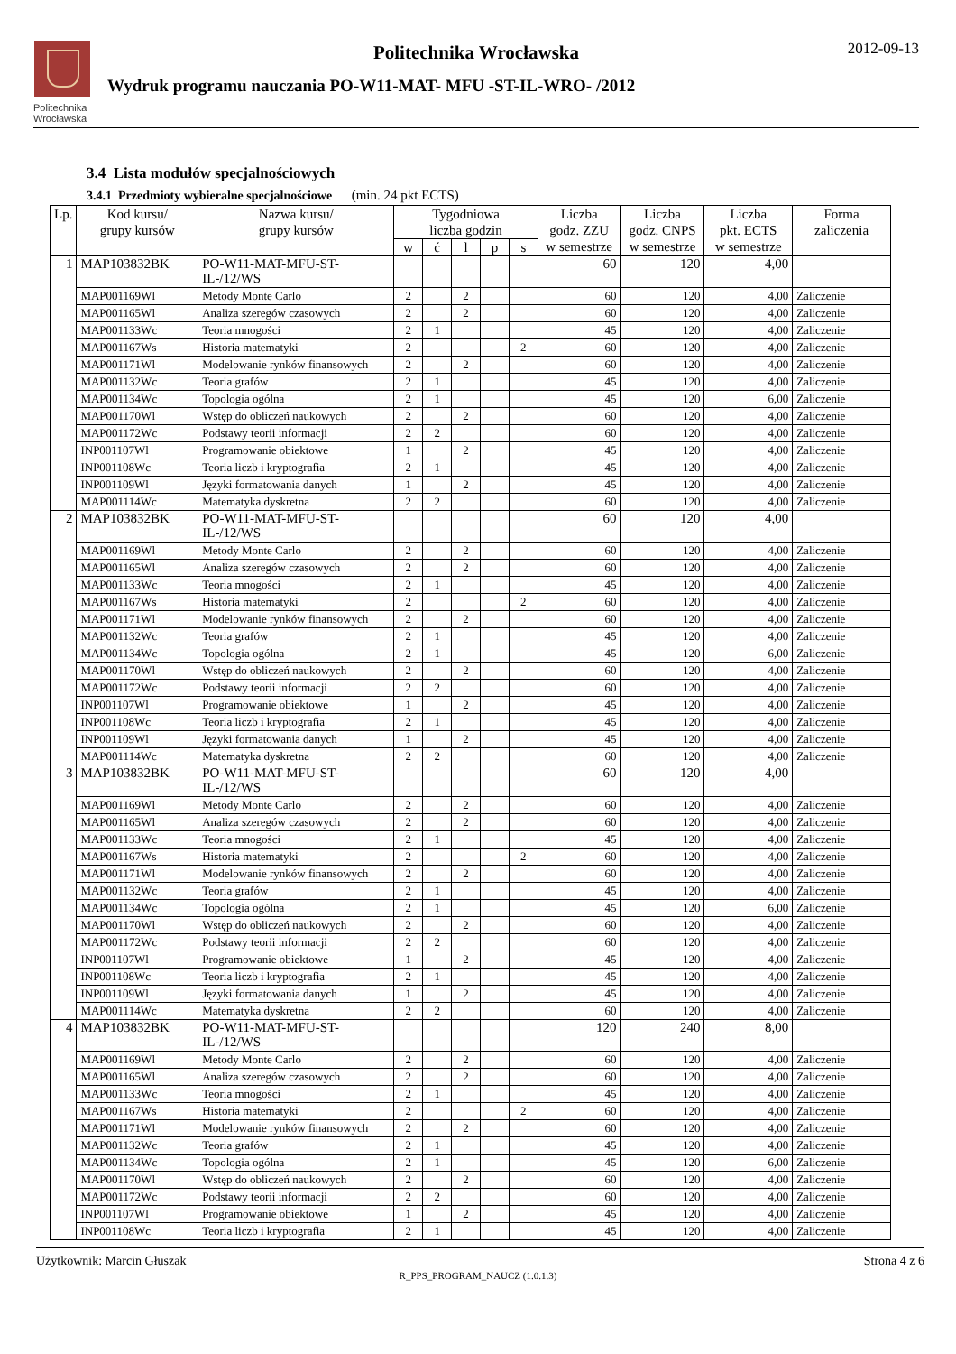Politechnika
Wrocławska
Politechnika Wrocławska
Wydruk programu nauczania PO-W11-MAT- MFU -ST-IL-WRO- /2012
2012-09-13
3.4 Lista modułów specjalnościowych
3.4.1 Przedmioty wybieralne specjalnościowe (min. 24 pkt ECTS)
| Lp. | Kod kursu/ grupy kursów | Nazwa kursu/ grupy kursów | Tygodniowa liczba godzin | | | | | Liczba godz. ZZU w semestrze | Liczba godz. CNPS w semestrze | Liczba pkt. ECTS w semestrze | Forma zaliczenia |
| --- | --- | --- | --- | --- | --- | --- | --- | --- | --- | --- | --- |
| | | | w | ć | l | p | s | | | | |
| 1 | MAP103832BK | PO-W11-MAT-MFU-ST-IL-/12/WS | | | | | | 60 | 120 | 4,00 | |
| | MAP001169Wl | Metody Monte Carlo | 2 | | 2 | | | 60 | 120 | 4,00 | Zaliczenie |
| | MAP001165Wl | Analiza szeregów czasowych | 2 | | 2 | | | 60 | 120 | 4,00 | Zaliczenie |
| | MAP001133Wc | Teoria mnogości | 2 | 1 | | | | 45 | 120 | 4,00 | Zaliczenie |
| | MAP001167Ws | Historia matematyki | 2 | | | | 2 | 60 | 120 | 4,00 | Zaliczenie |
| | MAP001171Wl | Modelowanie rynków finansowych | 2 | | 2 | | | 60 | 120 | 4,00 | Zaliczenie |
| | MAP001132Wc | Teoria grafów | 2 | 1 | | | | 45 | 120 | 4,00 | Zaliczenie |
| | MAP001134Wc | Topologia ogólna | 2 | 1 | | | | 45 | 120 | 6,00 | Zaliczenie |
| | MAP001170Wl | Wstęp do obliczeń naukowych | 2 | | 2 | | | 60 | 120 | 4,00 | Zaliczenie |
| | MAP001172Wc | Podstawy teorii informacji | 2 | 2 | | | | 60 | 120 | 4,00 | Zaliczenie |
| | INP001107Wl | Programowanie obiektowe | 1 | | 2 | | | 45 | 120 | 4,00 | Zaliczenie |
| | INP001108Wc | Teoria liczb i kryptografia | 2 | 1 | | | | 45 | 120 | 4,00 | Zaliczenie |
| | INP001109Wl | Języki formatowania danych | 1 | | 2 | | | 45 | 120 | 4,00 | Zaliczenie |
| | MAP001114Wc | Matematyka dyskretna | 2 | 2 | | | | 60 | 120 | 4,00 | Zaliczenie |
| 2 | MAP103832BK | PO-W11-MAT-MFU-ST-IL-/12/WS | | | | | | 60 | 120 | 4,00 | |
| | MAP001169Wl | Metody Monte Carlo | 2 | | 2 | | | 60 | 120 | 4,00 | Zaliczenie |
| | MAP001165Wl | Analiza szeregów czasowych | 2 | | 2 | | | 60 | 120 | 4,00 | Zaliczenie |
| | MAP001133Wc | Teoria mnogości | 2 | 1 | | | | 45 | 120 | 4,00 | Zaliczenie |
| | MAP001167Ws | Historia matematyki | 2 | | | | 2 | 60 | 120 | 4,00 | Zaliczenie |
| | MAP001171Wl | Modelowanie rynków finansowych | 2 | | 2 | | | 60 | 120 | 4,00 | Zaliczenie |
| | MAP001132Wc | Teoria grafów | 2 | 1 | | | | 45 | 120 | 4,00 | Zaliczenie |
| | MAP001134Wc | Topologia ogólna | 2 | 1 | | | | 45 | 120 | 6,00 | Zaliczenie |
| | MAP001170Wl | Wstęp do obliczeń naukowych | 2 | | 2 | | | 60 | 120 | 4,00 | Zaliczenie |
| | MAP001172Wc | Podstawy teorii informacji | 2 | 2 | | | | 60 | 120 | 4,00 | Zaliczenie |
| | INP001107Wl | Programowanie obiektowe | 1 | | 2 | | | 45 | 120 | 4,00 | Zaliczenie |
| | INP001108Wc | Teoria liczb i kryptografia | 2 | 1 | | | | 45 | 120 | 4,00 | Zaliczenie |
| | INP001109Wl | Języki formatowania danych | 1 | | 2 | | | 45 | 120 | 4,00 | Zaliczenie |
| | MAP001114Wc | Matematyka dyskretna | 2 | 2 | | | | 60 | 120 | 4,00 | Zaliczenie |
| 3 | MAP103832BK | PO-W11-MAT-MFU-ST-IL-/12/WS | | | | | | 60 | 120 | 4,00 | |
| | MAP001169Wl | Metody Monte Carlo | 2 | | 2 | | | 60 | 120 | 4,00 | Zaliczenie |
| | MAP001165Wl | Analiza szeregów czasowych | 2 | | 2 | | | 60 | 120 | 4,00 | Zaliczenie |
| | MAP001133Wc | Teoria mnogości | 2 | 1 | | | | 45 | 120 | 4,00 | Zaliczenie |
| | MAP001167Ws | Historia matematyki | 2 | | | | 2 | 60 | 120 | 4,00 | Zaliczenie |
| | MAP001171Wl | Modelowanie rynków finansowych | 2 | | 2 | | | 60 | 120 | 4,00 | Zaliczenie |
| | MAP001132Wc | Teoria grafów | 2 | 1 | | | | 45 | 120 | 4,00 | Zaliczenie |
| | MAP001134Wc | Topologia ogólna | 2 | 1 | | | | 45 | 120 | 6,00 | Zaliczenie |
| | MAP001170Wl | Wstęp do obliczeń naukowych | 2 | | 2 | | | 60 | 120 | 4,00 | Zaliczenie |
| | MAP001172Wc | Podstawy teorii informacji | 2 | 2 | | | | 60 | 120 | 4,00 | Zaliczenie |
| | INP001107Wl | Programowanie obiektowe | 1 | | 2 | | | 45 | 120 | 4,00 | Zaliczenie |
| | INP001108Wc | Teoria liczb i kryptografia | 2 | 1 | | | | 45 | 120 | 4,00 | Zaliczenie |
| | INP001109Wl | Języki formatowania danych | 1 | | 2 | | | 45 | 120 | 4,00 | Zaliczenie |
| | MAP001114Wc | Matematyka dyskretna | 2 | 2 | | | | 60 | 120 | 4,00 | Zaliczenie |
| 4 | MAP103832BK | PO-W11-MAT-MFU-ST-IL-/12/WS | | | | | | 120 | 240 | 8,00 | |
| | MAP001169Wl | Metody Monte Carlo | 2 | | 2 | | | 60 | 120 | 4,00 | Zaliczenie |
| | MAP001165Wl | Analiza szeregów czasowych | 2 | | 2 | | | 60 | 120 | 4,00 | Zaliczenie |
| | MAP001133Wc | Teoria mnogości | 2 | 1 | | | | 45 | 120 | 4,00 | Zaliczenie |
| | MAP001167Ws | Historia matematyki | 2 | | | | 2 | 60 | 120 | 4,00 | Zaliczenie |
| | MAP001171Wl | Modelowanie rynków finansowych | 2 | | 2 | | | 60 | 120 | 4,00 | Zaliczenie |
| | MAP001132Wc | Teoria grafów | 2 | 1 | | | | 45 | 120 | 4,00 | Zaliczenie |
| | MAP001134Wc | Topologia ogólna | 2 | 1 | | | | 45 | 120 | 6,00 | Zaliczenie |
| | MAP001170Wl | Wstęp do obliczeń naukowych | 2 | | 2 | | | 60 | 120 | 4,00 | Zaliczenie |
| | MAP001172Wc | Podstawy teorii informacji | 2 | 2 | | | | 60 | 120 | 4,00 | Zaliczenie |
| | INP001107Wl | Programowanie obiektowe | 1 | | 2 | | | 45 | 120 | 4,00 | Zaliczenie |
| | INP001108Wc | Teoria liczb i kryptografia | 2 | 1 | | | | 45 | 120 | 4,00 | Zaliczenie |
Użytkownik: Marcin Głuszak Strona 4 z 6
R_PPS_PROGRAM_NAUCZ (1.0.1.3)